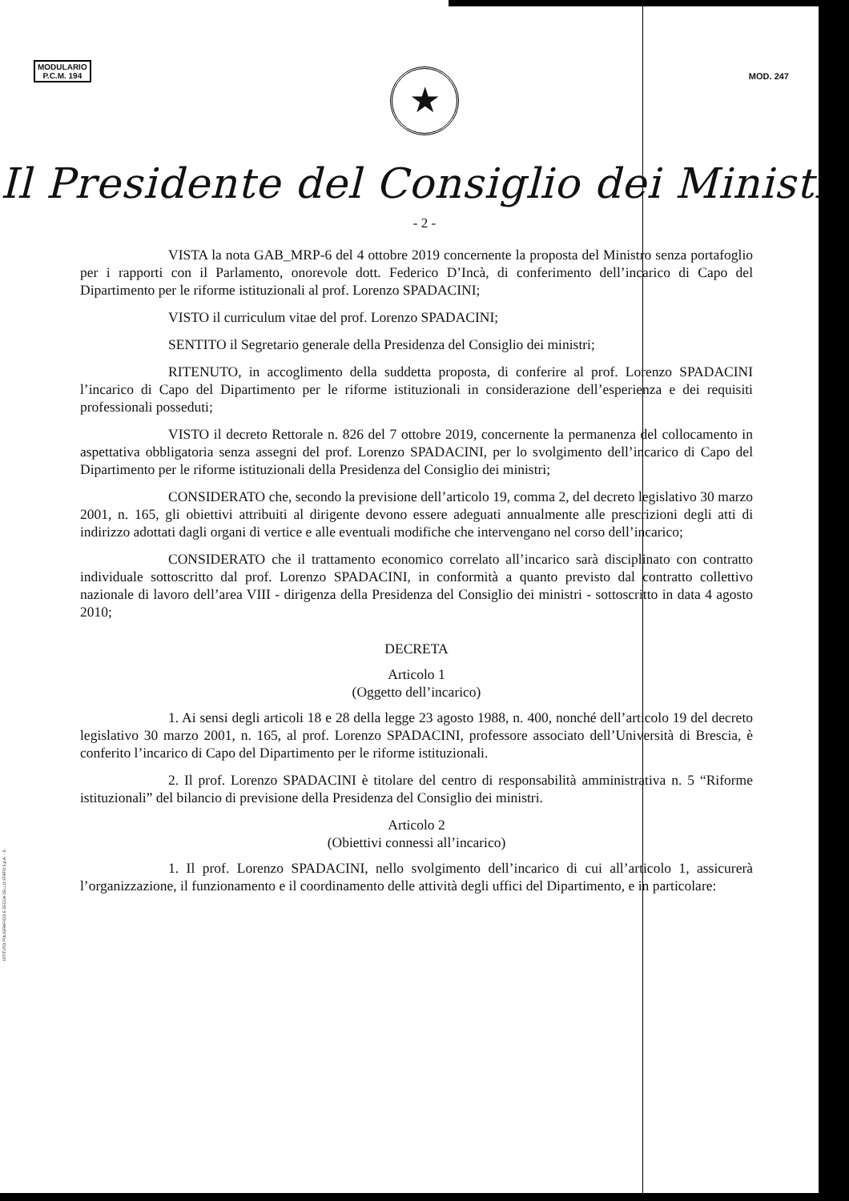MODULARIO
P.C.M. 194
MOD. 247
★
Il Presidente del Consiglio dei Ministri
- 2 -
VISTA la nota GAB_MRP-6 del 4 ottobre 2019 concernente la proposta del Ministro senza portafoglio per i rapporti con il Parlamento, onorevole dott. Federico D’Incà, di conferimento dell’incarico di Capo del Dipartimento per le riforme istituzionali al prof. Lorenzo SPADACINI;
VISTO il curriculum vitae del prof. Lorenzo SPADACINI;
SENTITO il Segretario generale della Presidenza del Consiglio dei ministri;
RITENUTO, in accoglimento della suddetta proposta, di conferire al prof. Lorenzo SPADACINI l’incarico di Capo del Dipartimento per le riforme istituzionali in considerazione dell’esperienza e dei requisiti professionali posseduti;
VISTO il decreto Rettorale n. 826 del 7 ottobre 2019, concernente la permanenza del collocamento in aspettativa obbligatoria senza assegni del prof. Lorenzo SPADACINI, per lo svolgimento dell’incarico di Capo del Dipartimento per le riforme istituzionali della Presidenza del Consiglio dei ministri;
CONSIDERATO che, secondo la previsione dell’articolo 19, comma 2, del decreto legislativo 30 marzo 2001, n. 165, gli obiettivi attribuiti al dirigente devono essere adeguati annualmente alle prescrizioni degli atti di indirizzo adottati dagli organi di vertice e alle eventuali modifiche che intervengano nel corso dell’incarico;
CONSIDERATO che il trattamento economico correlato all’incarico sarà disciplinato con contratto individuale sottoscritto dal prof. Lorenzo SPADACINI, in conformità a quanto previsto dal contratto collettivo nazionale di lavoro dell’area VIII - dirigenza della Presidenza del Consiglio dei ministri - sottoscritto in data 4 agosto 2010;
DECRETA
Articolo 1
(Oggetto dell’incarico)
1. Ai sensi degli articoli 18 e 28 della legge 23 agosto 1988, n. 400, nonché dell’articolo 19 del decreto legislativo 30 marzo 2001, n. 165, al prof. Lorenzo SPADACINI, professore associato dell’Università di Brescia, è conferito l’incarico di Capo del Dipartimento per le riforme istituzionali.
2. Il prof. Lorenzo SPADACINI è titolare del centro di responsabilità amministrativa n. 5 “Riforme istituzionali” del bilancio di previsione della Presidenza del Consiglio dei ministri.
Articolo 2
(Obiettivi connessi all’incarico)
1. Il prof. Lorenzo SPADACINI, nello svolgimento dell’incarico di cui all’articolo 1, assicurerà l’organizzazione, il funzionamento e il coordinamento delle attività degli uffici del Dipartimento, e in particolare:
ISTITUTO POLIGRAFICO E ZECCA DELLO STATO S.p.A. - S.